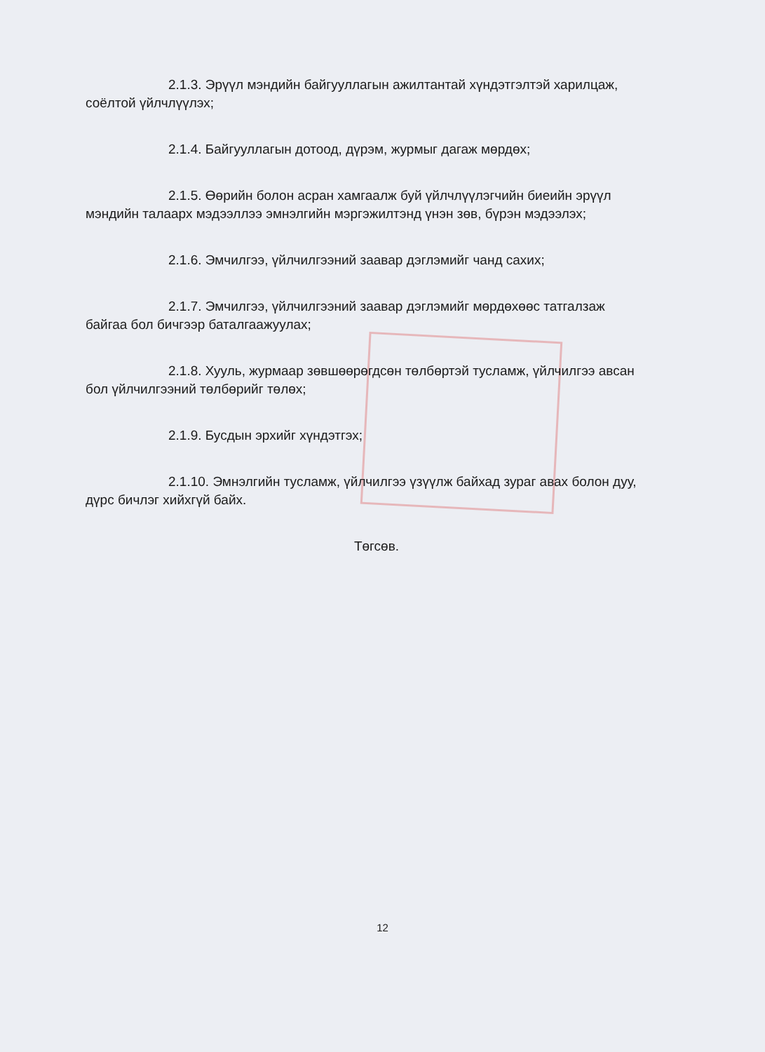2.1.3. Эрүүл мэндийн байгууллагын ажилтантай хүндэтгэлтэй харилцаж, соёлтой үйлчлүүлэх;
2.1.4. Байгууллагын дотоод, дүрэм, журмыг дагаж мөрдөх;
2.1.5. Өөрийн болон асран хамгаалж буй үйлчлүүлэгчийн биеийн эрүүл мэндийн талаарх мэдээллээ эмнэлгийн мэргэжилтэнд үнэн зөв, бүрэн мэдээлэх;
2.1.6. Эмчилгээ, үйлчилгээний заавар дэглэмийг чанд сахих;
2.1.7. Эмчилгээ, үйлчилгээний заавар дэглэмийг мөрдөхөөс татгалзаж байгаа бол бичгээр баталгаажуулах;
2.1.8. Хууль, журмаар зөвшөөрөгдсөн төлбөртэй тусламж, үйлчилгээ авсан бол үйлчилгээний төлбөрийг төлөх;
2.1.9. Бусдын эрхийг хүндэтгэх;
2.1.10. Эмнэлгийн тусламж, үйлчилгээ үзүүлж байхад зураг авах болон дуу, дүрс бичлэг хийхгүй байх.
Төгсөв.
12